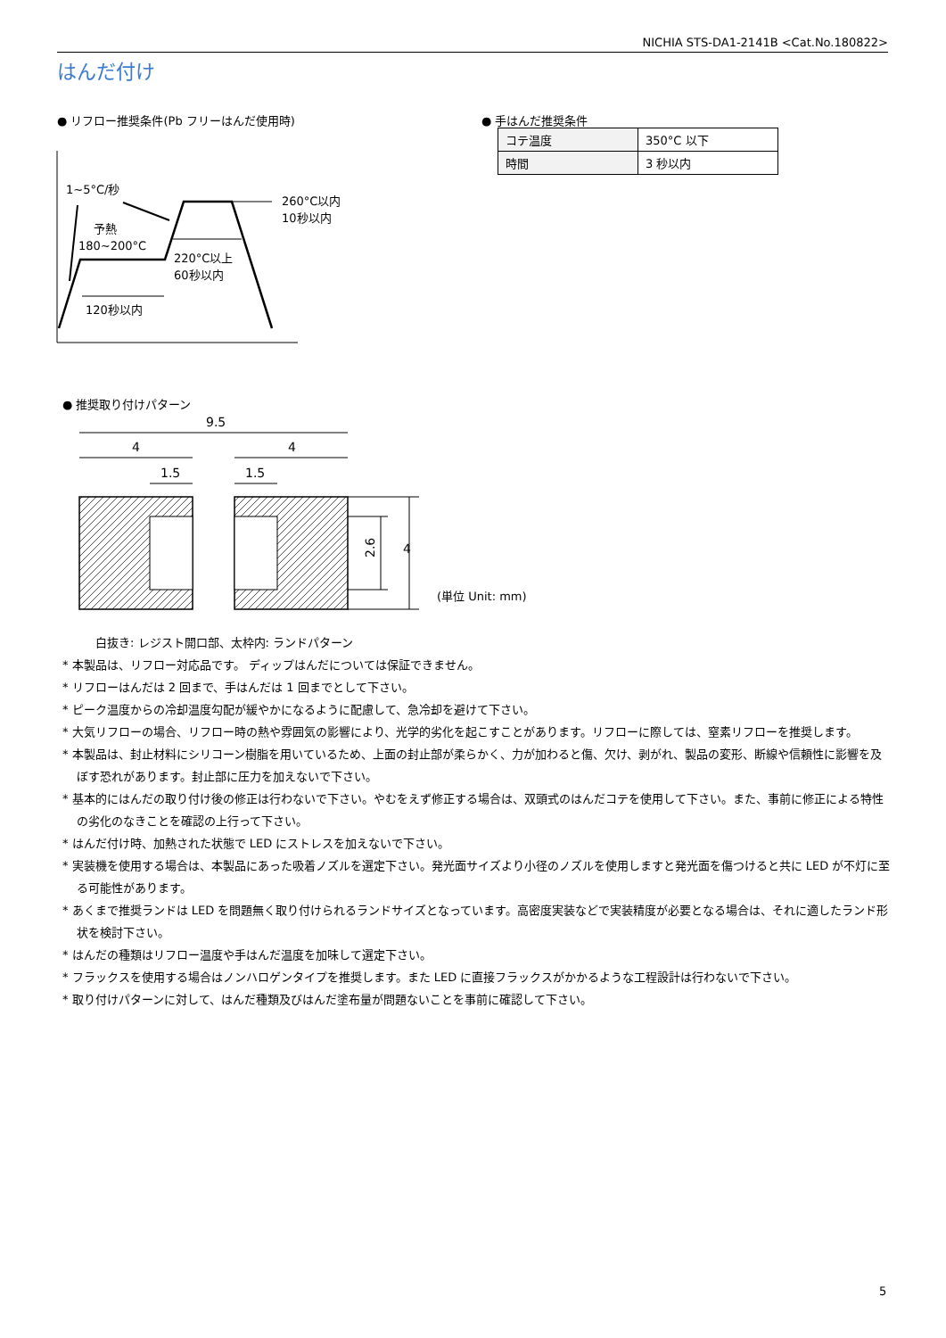NICHIA STS-DA1-2141B <Cat.No.180822>
はんだ付け
● リフロー推奨条件(Pb フリーはんだ使用時)
● 手はんだ推奨条件
| コテ温度 | 350°C 以下 |
| 時間 | 3 秒以内 |
1~5°C/秒
予熱
180~200°C
260°C以内
10秒以内
220°C以上
60秒以内
120秒以内
● 推奨取り付けパターン
9.5
4
4
1.5
1.5
2.6
4
(単位 Unit: mm)
白抜き: レジスト開口部、太枠内: ランドパターン
* 本製品は、リフロー対応品です。 ディップはんだについては保証できません。
* リフローはんだは 2 回まで、手はんだは 1 回までとして下さい。
* ピーク温度からの冷却温度勾配が緩やかになるように配慮して、急冷却を避けて下さい。
* 大気リフローの場合、リフロー時の熱や雰囲気の影響により、光学的劣化を起こすことがあります。リフローに際しては、窒素リフローを推奨します。
* 本製品は、封止材料にシリコーン樹脂を用いているため、上面の封止部が柔らかく、力が加わると傷、欠け、剥がれ、製品の変形、断線や信頼性に影響を及ぼす恐れがあります。封止部に圧力を加えないで下さい。
* 基本的にはんだの取り付け後の修正は行わないで下さい。やむをえず修正する場合は、双頭式のはんだコテを使用して下さい。また、事前に修正による特性の劣化のなきことを確認の上行って下さい。
* はんだ付け時、加熱された状態で LED にストレスを加えないで下さい。
* 実装機を使用する場合は、本製品にあった吸着ノズルを選定下さい。発光面サイズより小径のノズルを使用しますと発光面を傷つけると共に LED が不灯に至る可能性があります。
* あくまで推奨ランドは LED を問題無く取り付けられるランドサイズとなっています。高密度実装などで実装精度が必要となる場合は、それに適したランド形状を検討下さい。
* はんだの種類はリフロー温度や手はんだ温度を加味して選定下さい。
* フラックスを使用する場合はノンハロゲンタイプを推奨します。また LED に直接フラックスがかかるような工程設計は行わないで下さい。
* 取り付けパターンに対して、はんだ種類及びはんだ塗布量が問題ないことを事前に確認して下さい。
5